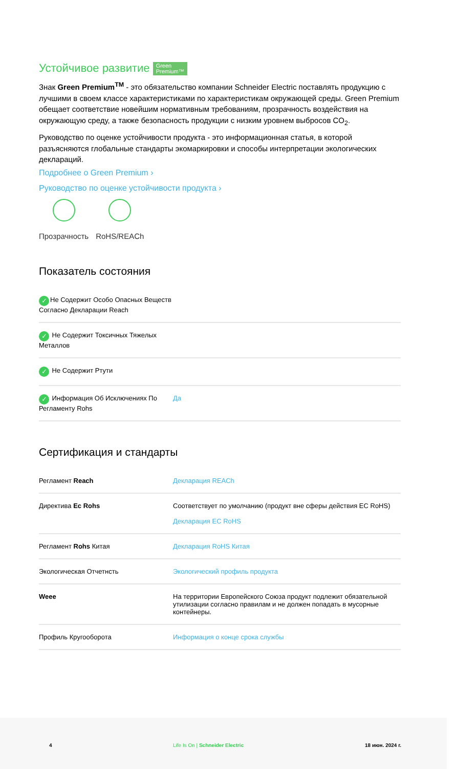Устойчивое развитие Green
Premium™
Знак Green Premium<sup>TM</sup> - это обязательство компании Schneider Electric поставлять продукцию с лучшими в своем классе характеристиками по характеристикам окружающей среды. Green Premium обещает соответствие новейшим нормативным требованиям, прозрачность воздействия на окружающую среду, а также безопасность продукции с низким уровнем выбросов CO<sub>2</sub>.
Руководство по оценке устойчивости продукта - это информационная статья, в которой разъясняются глобальные стандарты экомаркировки и способы интерпретации экологических деклараций.
Подробнее о Green Premium ›
Руководство по оценке устойчивости продукта ›
Прозрачность RoHS/REACh
Показатель состояния
| ✓ Не Содержит Особо Опасных Веществ Согласно Декларации Reach | |
| ✓ Не Содержит Токсичных Тяжелых Металлов | |
| ✓ Не Содержит Ртути | |
| ✓ Информация Об Исключениях По Регламенту Rohs | Да |
Сертификация и стандарты
| Регламент Reach | Декларация REACh |
| Директива Ec Rohs | Соответствует по умолчанию (продукт вне сферы действия EC RoHS) Декларация EC RoHS |
| Регламент Rohs Китая | Декларация RoHS Китая |
| Экологическая Отчетнсть | Экологический профиль продукта |
| Weee | На территории Европейского Союза продукт подлежит обязательной утилизации согласно правилам и не должен попадать в мусорные контейнеры. |
| Профиль Кругооборота | Информация о конце срока службы |
4 Life Is On | Schneider Electric 18 июн. 2024 г.